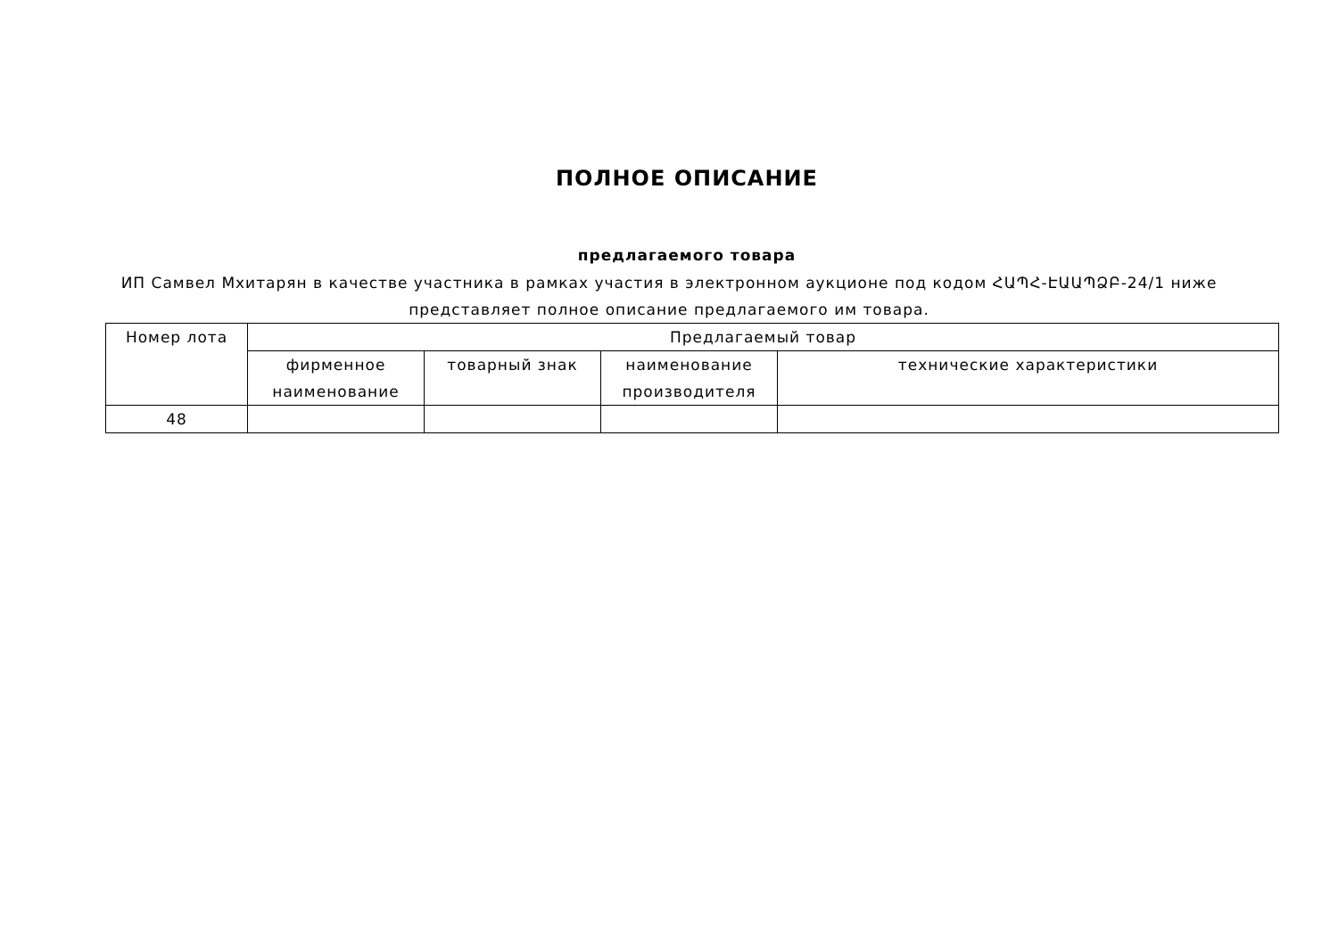ПОЛНОЕ ОПИСАНИЕ
предлагаемого товара
ИП Самвел Мхитарян в качестве участника в рамках участия в электронном аукционе под кодом ՀԱՊՀ-ԷԱԱՊՁԲ-24/1 ниже представляет полное описание предлагаемого им товара.
| Номер лота | Предлагаемый товар | | | |
| --- | --- | --- | --- | --- |
| | фирменное наименование | товарный знак | наименование производителя | технические характеристики |
| 48 | | | | |